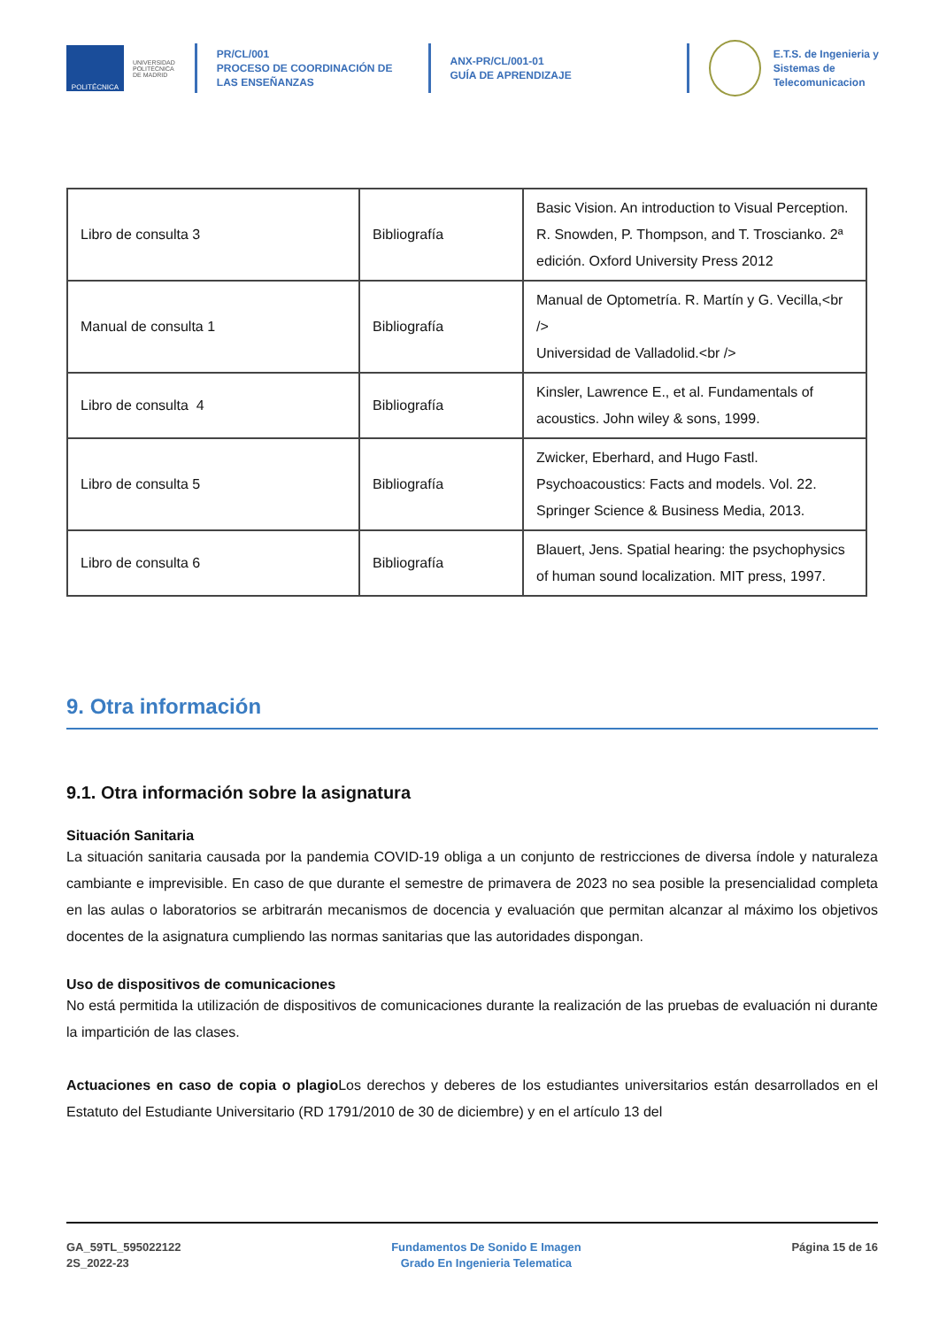POLITÉCNICA
UNIVERSIDAD
POLITÉCNICA
DE MADRID
PR/CL/001
PROCESO DE COORDINACIÓN DE
LAS ENSEÑANZAS
ANX-PR/CL/001-01
GUÍA DE APRENDIZAJE
E.T.S. de Ingenieria y
Sistemas de
Telecomunicacion
| Libro de consulta 3 | Bibliografía | Basic Vision. An introduction to Visual Perception. R. Snowden, P. Thompson, and T. Troscianko. 2ª edición. Oxford University Press 2012 |
| Manual de consulta 1 | Bibliografía | Manual de Optometría. R. Martín y G. Vecilla,<br /> Universidad de Valladolid.<br /> |
| Libro de consulta 4 | Bibliografía | Kinsler, Lawrence E., et al. Fundamentals of acoustics. John wiley & sons, 1999. |
| Libro de consulta 5 | Bibliografía | Zwicker, Eberhard, and Hugo Fastl. Psychoacoustics: Facts and models. Vol. 22. Springer Science & Business Media, 2013. |
| Libro de consulta 6 | Bibliografía | Blauert, Jens. Spatial hearing: the psychophysics of human sound localization. MIT press, 1997. |
9. Otra información
9.1. Otra información sobre la asignatura
Situación Sanitaria
La situación sanitaria causada por la pandemia COVID-19 obliga a un conjunto de restricciones de diversa índole y naturaleza cambiante e imprevisible. En caso de que durante el semestre de primavera de 2023 no sea posible la presencialidad completa en las aulas o laboratorios se arbitrarán mecanismos de docencia y evaluación que permitan alcanzar al máximo los objetivos docentes de la asignatura cumpliendo las normas sanitarias que las autoridades dispongan.
Uso de dispositivos de comunicaciones
No está permitida la utilización de dispositivos de comunicaciones durante la realización de las pruebas de evaluación ni durante la impartición de las clases.
Actuaciones en caso de copia o plagio Los derechos y deberes de los estudiantes universitarios están desarrollados en el Estatuto del Estudiante Universitario (RD 1791/2010 de 30 de diciembre) y en el artículo 13 del
GA_59TL_595022122
2S_2022-23
Fundamentos De Sonido E Imagen
Grado En Ingenieria Telematica
Página 15 de 16